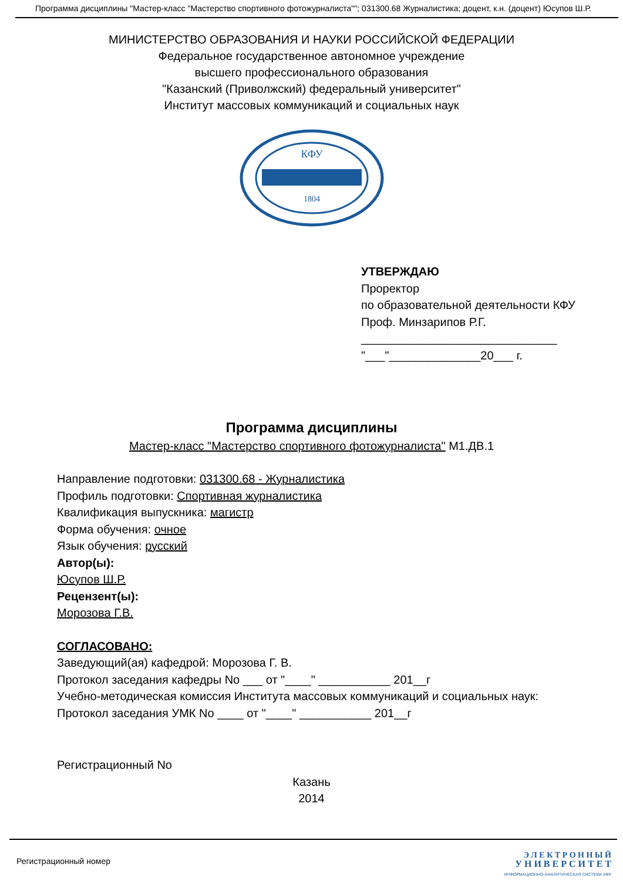Программа дисциплины "Мастер-класс "Мастерство спортивного фотожурналиста""; 031300.68 Журналистика; доцент, к.н. (доцент) Юсупов Ш.Р.
МИНИСТЕРСТВО ОБРАЗОВАНИЯ И НАУКИ РОССИЙСКОЙ ФЕДЕРАЦИИ
Федеральное государственное автономное учреждение
высшего профессионального образования
"Казанский (Приволжский) федеральный университет"
Институт массовых коммуникаций и социальных наук
КФУ
1804
УТВЕРЖДАЮ
Проректор
по образовательной деятельности КФУ
Проф. Минзарипов Р.Г.
______________________________
"___"______________20___ г.
Программа дисциплины
Мастер-класс "Мастерство спортивного фотожурналиста" М1.ДВ.1
Направление подготовки: 031300.68 - Журналистика
Профиль подготовки: Спортивная журналистика
Квалификация выпускника: магистр
Форма обучения: очное
Язык обучения: русский
Автор(ы):
Юсупов Ш.Р.
Рецензент(ы):
Морозова Г.В.
СОГЛАСОВАНО:
Заведующий(ая) кафедрой: Морозова Г. В.
Протокол заседания кафедры No ___ от "____" ___________ 201__г
Учебно-методическая комиссия Института массовых коммуникаций и социальных наук:
Протокол заседания УМК No ____ от "____" ___________ 201__г
Регистрационный No
Казань
2014
Регистрационный номер
Э Л Е К Т Р О Н Н Ы Й
У Н И В Е Р С И Т Е Т
ИНФОРМАЦИОННО-АНАЛИТИЧЕСКАЯ СИСТЕМА КФУ